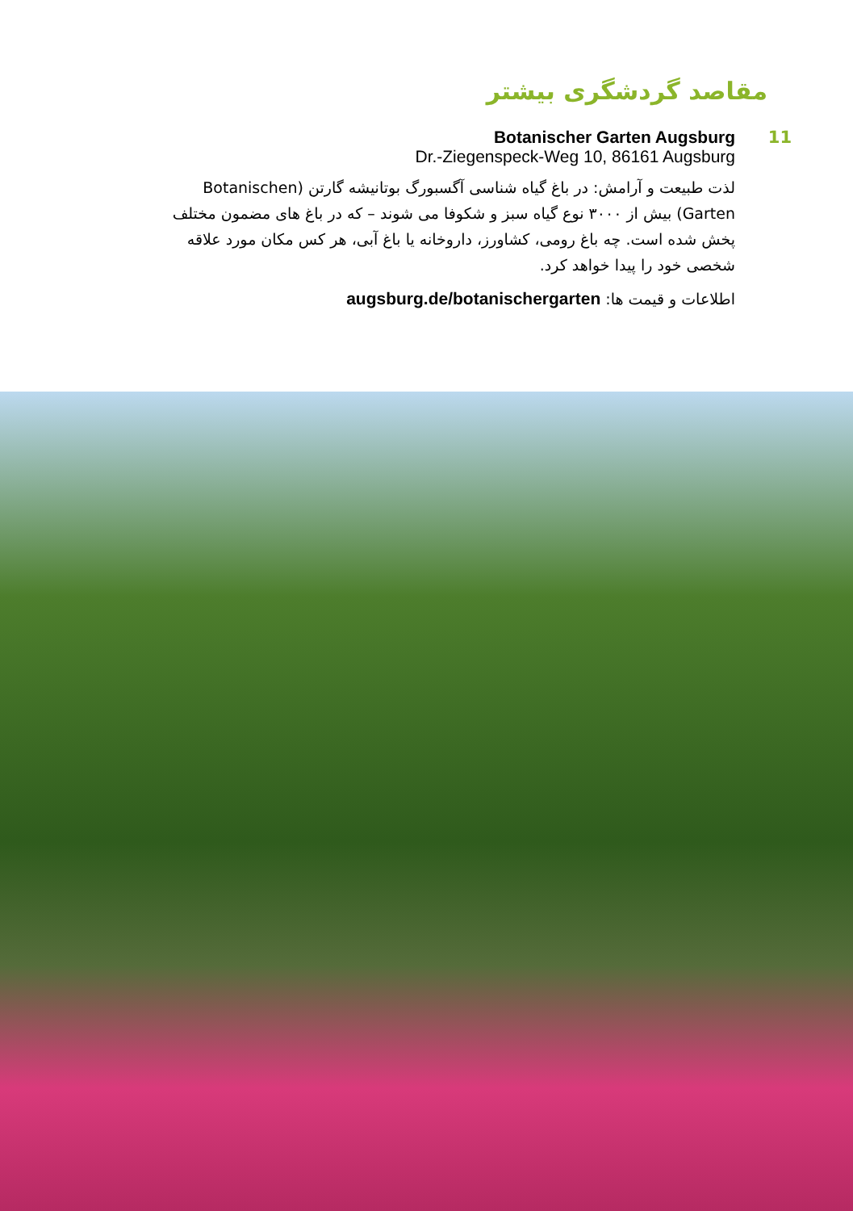مقاصد گردشگری بیشتر
11 Botanischer Garten Augsburg
Dr.-Ziegenspeck-Weg 10, 86161 Augsburg
لذت طبیعت و آرامش: در باغ گیاه شناسی آگسبورگ بوتانیشه گارتن (Botanischen Garten) بیش از ۳۰۰۰ نوع گیاه سبز و شکوفا می شوند – که در باغ های مضمون مختلف پخش شده است. چه باغ رومی، کشاورز، داروخانه یا باغ آبی، هر کس مکان مورد علاقه شخصی خود را پیدا خواهد کرد.
اطلاعات و قیمت ها: augsburg.de/botanischergarten